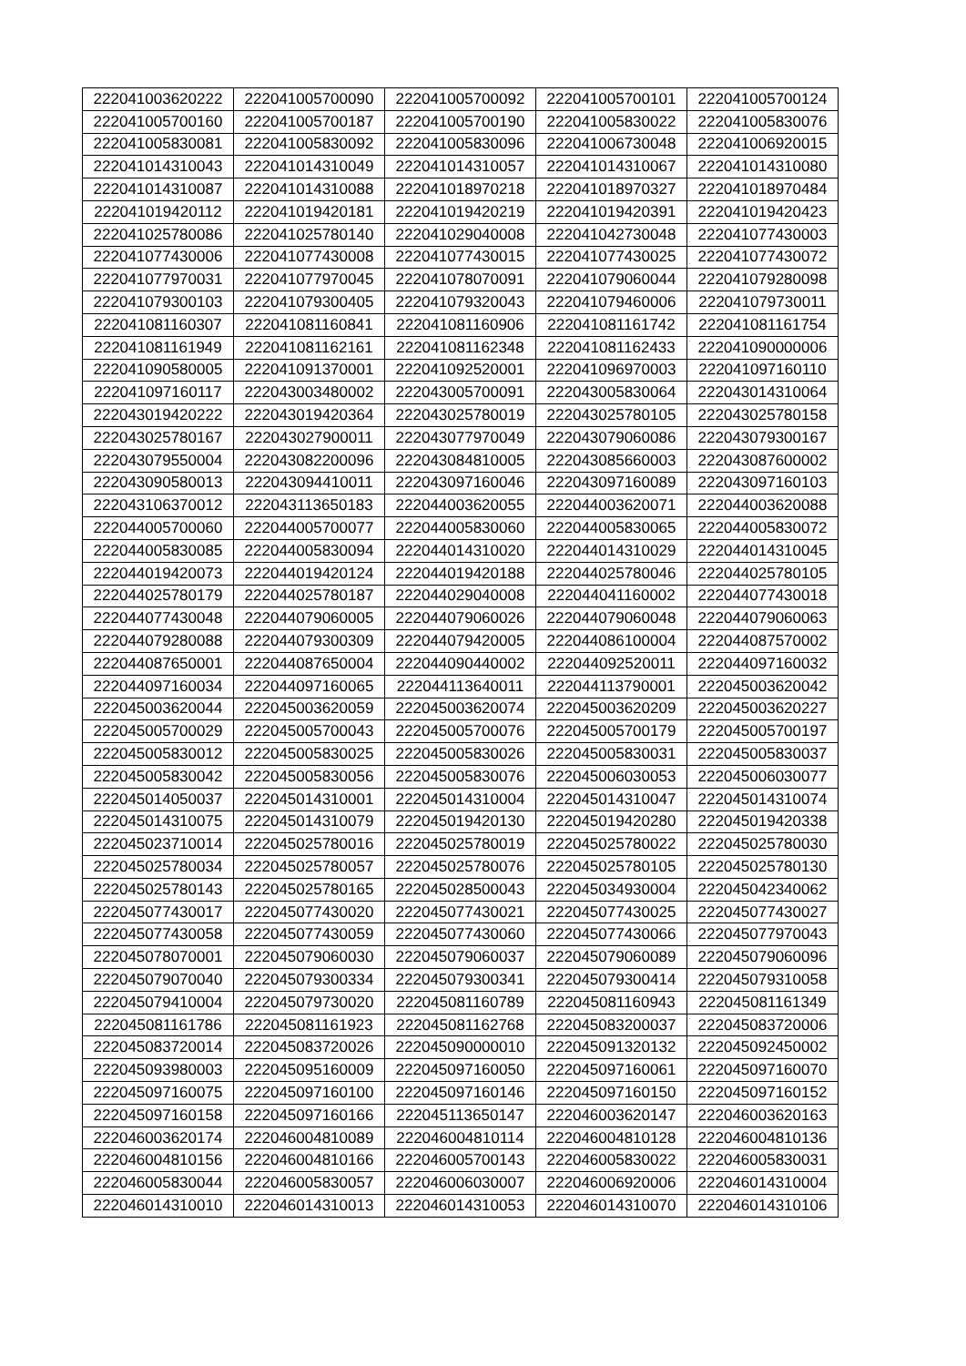| 222041003620222 | 222041005700090 | 222041005700092 | 222041005700101 | 222041005700124 |
| 222041005700160 | 222041005700187 | 222041005700190 | 222041005830022 | 222041005830076 |
| 222041005830081 | 222041005830092 | 222041005830096 | 222041006730048 | 222041006920015 |
| 222041014310043 | 222041014310049 | 222041014310057 | 222041014310067 | 222041014310080 |
| 222041014310087 | 222041014310088 | 222041018970218 | 222041018970327 | 222041018970484 |
| 222041019420112 | 222041019420181 | 222041019420219 | 222041019420391 | 222041019420423 |
| 222041025780086 | 222041025780140 | 222041029040008 | 222041042730048 | 222041077430003 |
| 222041077430006 | 222041077430008 | 222041077430015 | 222041077430025 | 222041077430072 |
| 222041077970031 | 222041077970045 | 222041078070091 | 222041079060044 | 222041079280098 |
| 222041079300103 | 222041079300405 | 222041079320043 | 222041079460006 | 222041079730011 |
| 222041081160307 | 222041081160841 | 222041081160906 | 222041081161742 | 222041081161754 |
| 222041081161949 | 222041081162161 | 222041081162348 | 222041081162433 | 222041090000006 |
| 222041090580005 | 222041091370001 | 222041092520001 | 222041096970003 | 222041097160110 |
| 222041097160117 | 222043003480002 | 222043005700091 | 222043005830064 | 222043014310064 |
| 222043019420222 | 222043019420364 | 222043025780019 | 222043025780105 | 222043025780158 |
| 222043025780167 | 222043027900011 | 222043077970049 | 222043079060086 | 222043079300167 |
| 222043079550004 | 222043082200096 | 222043084810005 | 222043085660003 | 222043087600002 |
| 222043090580013 | 222043094410011 | 222043097160046 | 222043097160089 | 222043097160103 |
| 222043106370012 | 222043113650183 | 222044003620055 | 222044003620071 | 222044003620088 |
| 222044005700060 | 222044005700077 | 222044005830060 | 222044005830065 | 222044005830072 |
| 222044005830085 | 222044005830094 | 222044014310020 | 222044014310029 | 222044014310045 |
| 222044019420073 | 222044019420124 | 222044019420188 | 222044025780046 | 222044025780105 |
| 222044025780179 | 222044025780187 | 222044029040008 | 222044041160002 | 222044077430018 |
| 222044077430048 | 222044079060005 | 222044079060026 | 222044079060048 | 222044079060063 |
| 222044079280088 | 222044079300309 | 222044079420005 | 222044086100004 | 222044087570002 |
| 222044087650001 | 222044087650004 | 222044090440002 | 222044092520011 | 222044097160032 |
| 222044097160034 | 222044097160065 | 222044113640011 | 222044113790001 | 222045003620042 |
| 222045003620044 | 222045003620059 | 222045003620074 | 222045003620209 | 222045003620227 |
| 222045005700029 | 222045005700043 | 222045005700076 | 222045005700179 | 222045005700197 |
| 222045005830012 | 222045005830025 | 222045005830026 | 222045005830031 | 222045005830037 |
| 222045005830042 | 222045005830056 | 222045005830076 | 222045006030053 | 222045006030077 |
| 222045014050037 | 222045014310001 | 222045014310004 | 222045014310047 | 222045014310074 |
| 222045014310075 | 222045014310079 | 222045019420130 | 222045019420280 | 222045019420338 |
| 222045023710014 | 222045025780016 | 222045025780019 | 222045025780022 | 222045025780030 |
| 222045025780034 | 222045025780057 | 222045025780076 | 222045025780105 | 222045025780130 |
| 222045025780143 | 222045025780165 | 222045028500043 | 222045034930004 | 222045042340062 |
| 222045077430017 | 222045077430020 | 222045077430021 | 222045077430025 | 222045077430027 |
| 222045077430058 | 222045077430059 | 222045077430060 | 222045077430066 | 222045077970043 |
| 222045078070001 | 222045079060030 | 222045079060037 | 222045079060089 | 222045079060096 |
| 222045079070040 | 222045079300334 | 222045079300341 | 222045079300414 | 222045079310058 |
| 222045079410004 | 222045079730020 | 222045081160789 | 222045081160943 | 222045081161349 |
| 222045081161786 | 222045081161923 | 222045081162768 | 222045083200037 | 222045083720006 |
| 222045083720014 | 222045083720026 | 222045090000010 | 222045091320132 | 222045092450002 |
| 222045093980003 | 222045095160009 | 222045097160050 | 222045097160061 | 222045097160070 |
| 222045097160075 | 222045097160100 | 222045097160146 | 222045097160150 | 222045097160152 |
| 222045097160158 | 222045097160166 | 222045113650147 | 222046003620147 | 222046003620163 |
| 222046003620174 | 222046004810089 | 222046004810114 | 222046004810128 | 222046004810136 |
| 222046004810156 | 222046004810166 | 222046005700143 | 222046005830022 | 222046005830031 |
| 222046005830044 | 222046005830057 | 222046006030007 | 222046006920006 | 222046014310004 |
| 222046014310010 | 222046014310013 | 222046014310053 | 222046014310070 | 222046014310106 |